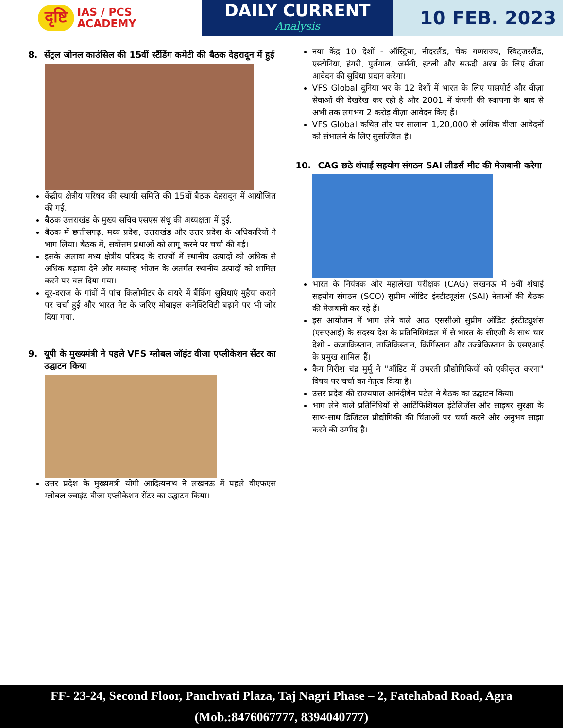दृष्टि IAS / PCS
ACADEMY
DAILY CURRENT
Analysis
10 FEB. 2023
8. सेंट्रल जोनल काउंसिल की 15वीं स्टैंडिंग कमेटी की बैठक देहरादून में हुई
केंद्रीय क्षेत्रीय परिषद की स्थायी समिति की 15वीं बैठक देहरादून में आयोजित की गई.
बैठक उत्तराखंड के मुख्य सचिव एसएस संधू की अध्यक्षता में हुई.
बैठक में छत्तीसगढ़, मध्य प्रदेश, उत्तराखंड और उत्तर प्रदेश के अधिकारियों ने भाग लिया। बैठक में, सर्वोत्तम प्रथाओं को लागू करने पर चर्चा की गई।
इसके अलावा मध्य क्षेत्रीय परिषद के राज्यों में स्थानीय उत्पादों को अधिक से अधिक बढ़ावा देने और मध्यान्ह भोजन के अंतर्गत स्थानीय उत्पादों को शामिल करने पर बल दिया गया।
दूर-दराज के गांवों में पांच किलोमीटर के दायरे में बैंकिंग सुविधाएं मुहैया कराने पर चर्चा हुई और भारत नेट के जरिए मोबाइल कनेक्टिविटी बढ़ाने पर भी जोर दिया गया.
9. यूपी के मुख्यमंत्री ने पहले VFS ग्लोबल जॉइंट वीजा एप्लीकेशन सेंटर का उद्घाटन किया
उत्तर प्रदेश के मुख्यमंत्री योगी आदित्यनाथ ने लखनऊ में पहले वीएफएस ग्लोबल ज्वाइंट वीजा एप्लीकेशन सेंटर का उद्घाटन किया।
नया केंद्र 10 देशों - ऑस्ट्रिया, नीदरलैंड, चेक गणराज्य, स्विट्जरलैंड, एस्टोनिया, हंगरी, पुर्तगाल, जर्मनी, इटली और सऊदी अरब के लिए वीजा आवेदन की सुविधा प्रदान करेगा।
VFS Global दुनिया भर के 12 देशों में भारत के लिए पासपोर्ट और वीज़ा सेवाओं की देखरेख कर रही है और 2001 में कंपनी की स्थापना के बाद से अभी तक लगभग 2 करोड़ वीज़ा आवेदन किए हैं।
VFS Global कथित तौर पर सालाना 1,20,000 से अधिक वीजा आवेदनों को संभालने के लिए सुसज्जित है।
10. CAG छठे शंघाई सहयोग संगठन SAI लीडर्स मीट की मेजबानी करेगा
भारत के नियंत्रक और महालेखा परीक्षक (CAG) लखनऊ में 6वीं शंघाई सहयोग संगठन (SCO) सुप्रीम ऑडिट इंस्टीट्यूशंस (SAI) नेताओं की बैठक की मेजबानी कर रहे हैं।
इस आयोजन में भाग लेने वाले आठ एससीओ सुप्रीम ऑडिट इंस्टीट्यूशंस (एसएआई) के सदस्य देश के प्रतिनिधिमंडल में से भारत के सीएजी के साथ चार देशों - कजाकिस्तान, ताजिकिस्तान, किर्गिस्तान और उज्बेकिस्तान के एसएआई के प्रमुख शामिल हैं।
कैग गिरीश चंद्र मुर्मू ने "ऑडिट में उभरती प्रौद्योगिकियों को एकीकृत करना" विषय पर चर्चा का नेतृत्व किया है।
उत्तर प्रदेश की राज्यपाल आनंदीबेन पटेल ने बैठक का उद्घाटन किया।
भाग लेने वाले प्रतिनिधियों से आर्टिफिशियल इंटेलिजेंस और साइबर सुरक्षा के साथ-साथ डिजिटल प्रौद्योगिकी की चिंताओं पर चर्चा करने और अनुभव साझा करने की उम्मीद है।
FF- 23-24, Second Floor, Panchvati Plaza, Taj Nagri Phase – 2, Fatehabad Road, Agra
(Mob.:8476067777, 8394040777)